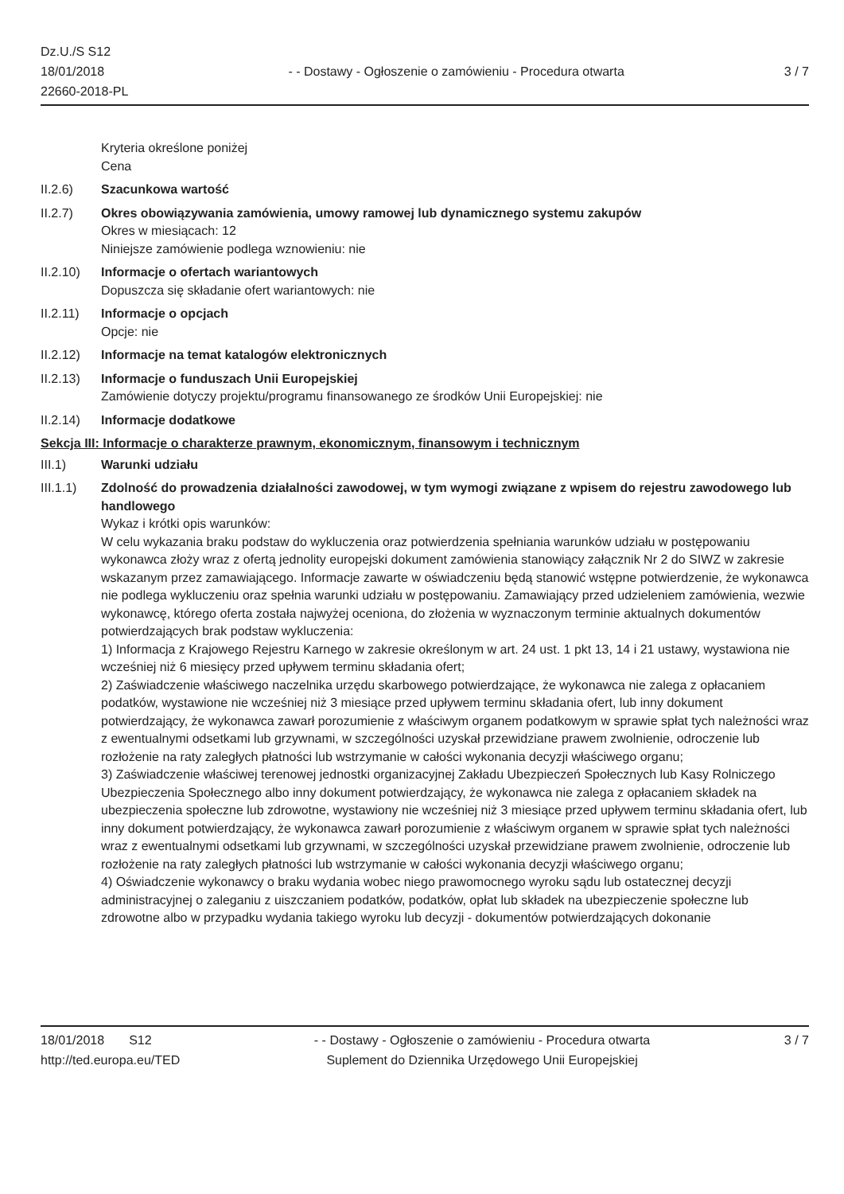Dz.U./S S12
18/01/2018
22660-2018-PL
- - Dostawy - Ogłoszenie o zamówieniu - Procedura otwarta
3 / 7
Kryteria określone poniżej
Cena
II.2.6) Szacunkowa wartość
II.2.7) Okres obowiązywania zamówienia, umowy ramowej lub dynamicznego systemu zakupów
Okres w miesiącach: 12
Niniejsze zamówienie podlega wznowieniu: nie
II.2.10)
Informacje o ofertach wariantowych
Dopuszcza się składanie ofert wariantowych: nie
II.2.11)
Informacje o opcjach
Opcje: nie
II.2.12)
Informacje na temat katalogów elektronicznych
II.2.13)
Informacje o funduszach Unii Europejskiej
Zamówienie dotyczy projektu/programu finansowanego ze środków Unii Europejskiej: nie
II.2.14)
Informacje dodatkowe
Sekcja III: Informacje o charakterze prawnym, ekonomicznym, finansowym i technicznym
III.1) Warunki udziału
III.1.1)
Zdolność do prowadzenia działalności zawodowej, w tym wymogi związane z wpisem do rejestru zawodowego lub handlowego
Wykaz i krótki opis warunków:
W celu wykazania braku podstaw do wykluczenia oraz potwierdzenia spełniania warunków udziału w postępowaniu wykonawca złoży wraz z ofertą jednolity europejski dokument zamówienia stanowiący załącznik Nr 2 do SIWZ w zakresie wskazanym przez zamawiającego. Informacje zawarte w oświadczeniu będą stanowić wstępne potwierdzenie, że wykonawca nie podlega wykluczeniu oraz spełnia warunki udziału w postępowaniu. Zamawiający przed udzieleniem zamówienia, wezwie wykonawcę, którego oferta została najwyżej oceniona, do złożenia w wyznaczonym terminie aktualnych dokumentów potwierdzających brak podstaw wykluczenia:
1) Informacja z Krajowego Rejestru Karnego w zakresie określonym w art. 24 ust. 1 pkt 13, 14 i 21 ustawy, wystawiona nie wcześniej niż 6 miesięcy przed upływem terminu składania ofert;
2) Zaświadczenie właściwego naczelnika urzędu skarbowego potwierdzające, że wykonawca nie zalega z opłacaniem podatków, wystawione nie wcześniej niż 3 miesiące przed upływem terminu składania ofert, lub inny dokument potwierdzający, że wykonawca zawarł porozumienie z właściwym organem podatkowym w sprawie spłat tych należności wraz z ewentualnymi odsetkami lub grzywnami, w szczególności uzyskał przewidziane prawem zwolnienie, odroczenie lub rozłożenie na raty zaległych płatności lub wstrzymanie w całości wykonania decyzji właściwego organu;
3) Zaświadczenie właściwej terenowej jednostki organizacyjnej Zakładu Ubezpieczeń Społecznych lub Kasy Rolniczego Ubezpieczenia Społecznego albo inny dokument potwierdzający, że wykonawca nie zalega z opłacaniem składek na ubezpieczenia społeczne lub zdrowotne, wystawiony nie wcześniej niż 3 miesiące przed upływem terminu składania ofert, lub inny dokument potwierdzający, że wykonawca zawarł porozumienie z właściwym organem w sprawie spłat tych należności wraz z ewentualnymi odsetkami lub grzywnami, w szczególności uzyskał przewidziane prawem zwolnienie, odroczenie lub rozłożenie na raty zaległych płatności lub wstrzymanie w całości wykonania decyzji właściwego organu;
4) Oświadczenie wykonawcy o braku wydania wobec niego prawomocnego wyroku sądu lub ostatecznej decyzji administracyjnej o zaleganiu z uiszczaniem podatków, podatków, opłat lub składek na ubezpieczenie społeczne lub zdrowotne albo w przypadku wydania takiego wyroku lub decyzji - dokumentów potwierdzających dokonanie
18/01/2018 S12
http://ted.europa.eu/TED
- - Dostawy - Ogłoszenie o zamówieniu - Procedura otwarta
Suplement do Dziennika Urzędowego Unii Europejskiej
3 / 7